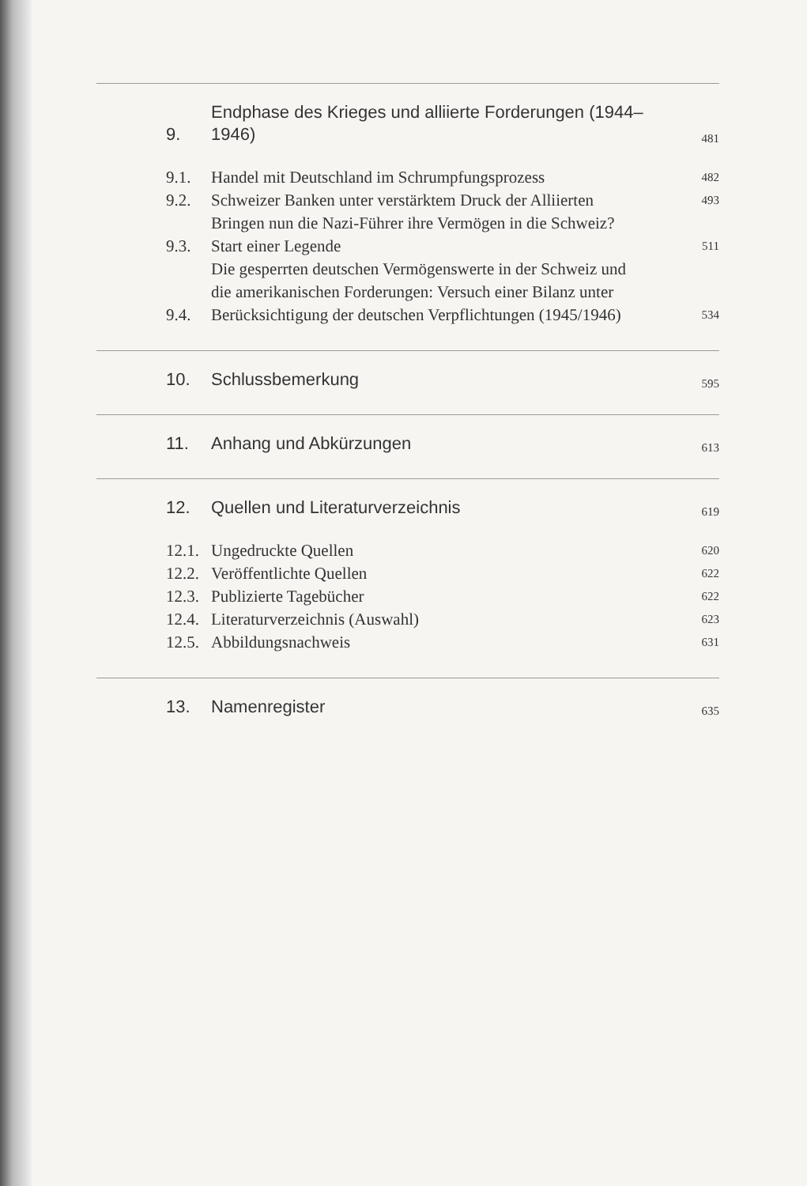9.
Endphase des Krieges und alliierte Forderungen (1944–1946)
481
9.1.
Handel mit Deutschland im Schrumpfungsprozess
482
9.2.
Schweizer Banken unter verstärktem Druck der Alliierten
493
9.3.
Bringen nun die Nazi-Führer ihre Vermögen in die Schweiz? Start einer Legende
511
9.4.
Die gesperrten deutschen Vermögenswerte in der Schweiz und die amerikanischen Forderungen: Versuch einer Bilanz unter Berücksichtigung der deutschen Verpflichtungen (1945/1946)
534
10.
Schlussbemerkung
595
11.
Anhang und Abkürzungen
613
12.
Quellen und Literaturverzeichnis
619
12.1.
Ungedruckte Quellen
620
12.2.
Veröffentlichte Quellen
622
12.3.
Publizierte Tagebücher
622
12.4.
Literaturverzeichnis (Auswahl)
623
12.5.
Abbildungsnachweis
631
13.
Namenregister
635